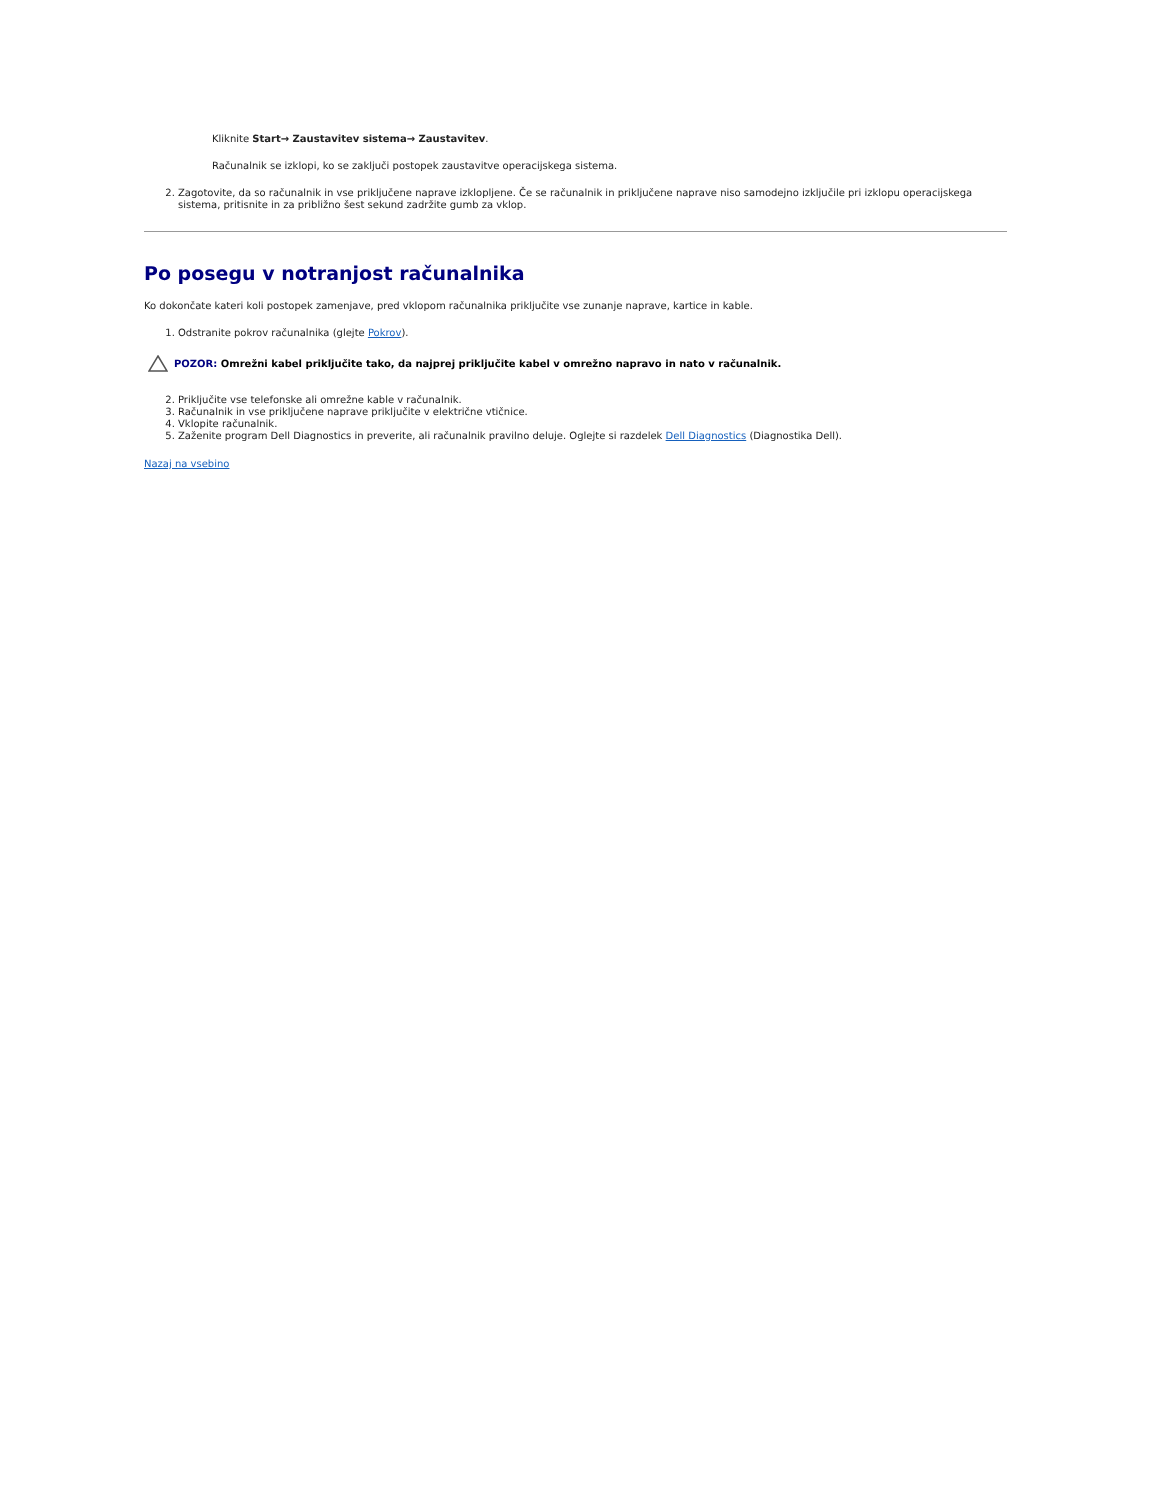Kliknite Start→ Zaustavitev sistema→ Zaustavitev.
Računalnik se izklopi, ko se zaključi postopek zaustavitve operacijskega sistema.
2. Zagotovite, da so računalnik in vse priključene naprave izklopljene. Če se računalnik in priključene naprave niso samodejno izključile pri izklopu operacijskega sistema, pritisnite in za približno šest sekund zadržite gumb za vklop.
Po posegu v notranjost računalnika
Ko dokončate kateri koli postopek zamenjave, pred vklopom računalnika priključite vse zunanje naprave, kartice in kable.
1. Odstranite pokrov računalnika (glejte Pokrov).
POZOR: Omrežni kabel priključite tako, da najprej priključite kabel v omrežno napravo in nato v računalnik.
2. Priključite vse telefonske ali omrežne kable v računalnik.
3. Računalnik in vse priključene naprave priključite v električne vtičnice.
4. Vklopite računalnik.
5. Zaženite program Dell Diagnostics in preverite, ali računalnik pravilno deluje. Oglejte si razdelek Dell Diagnostics (Diagnostika Dell).
Nazaj na vsebino